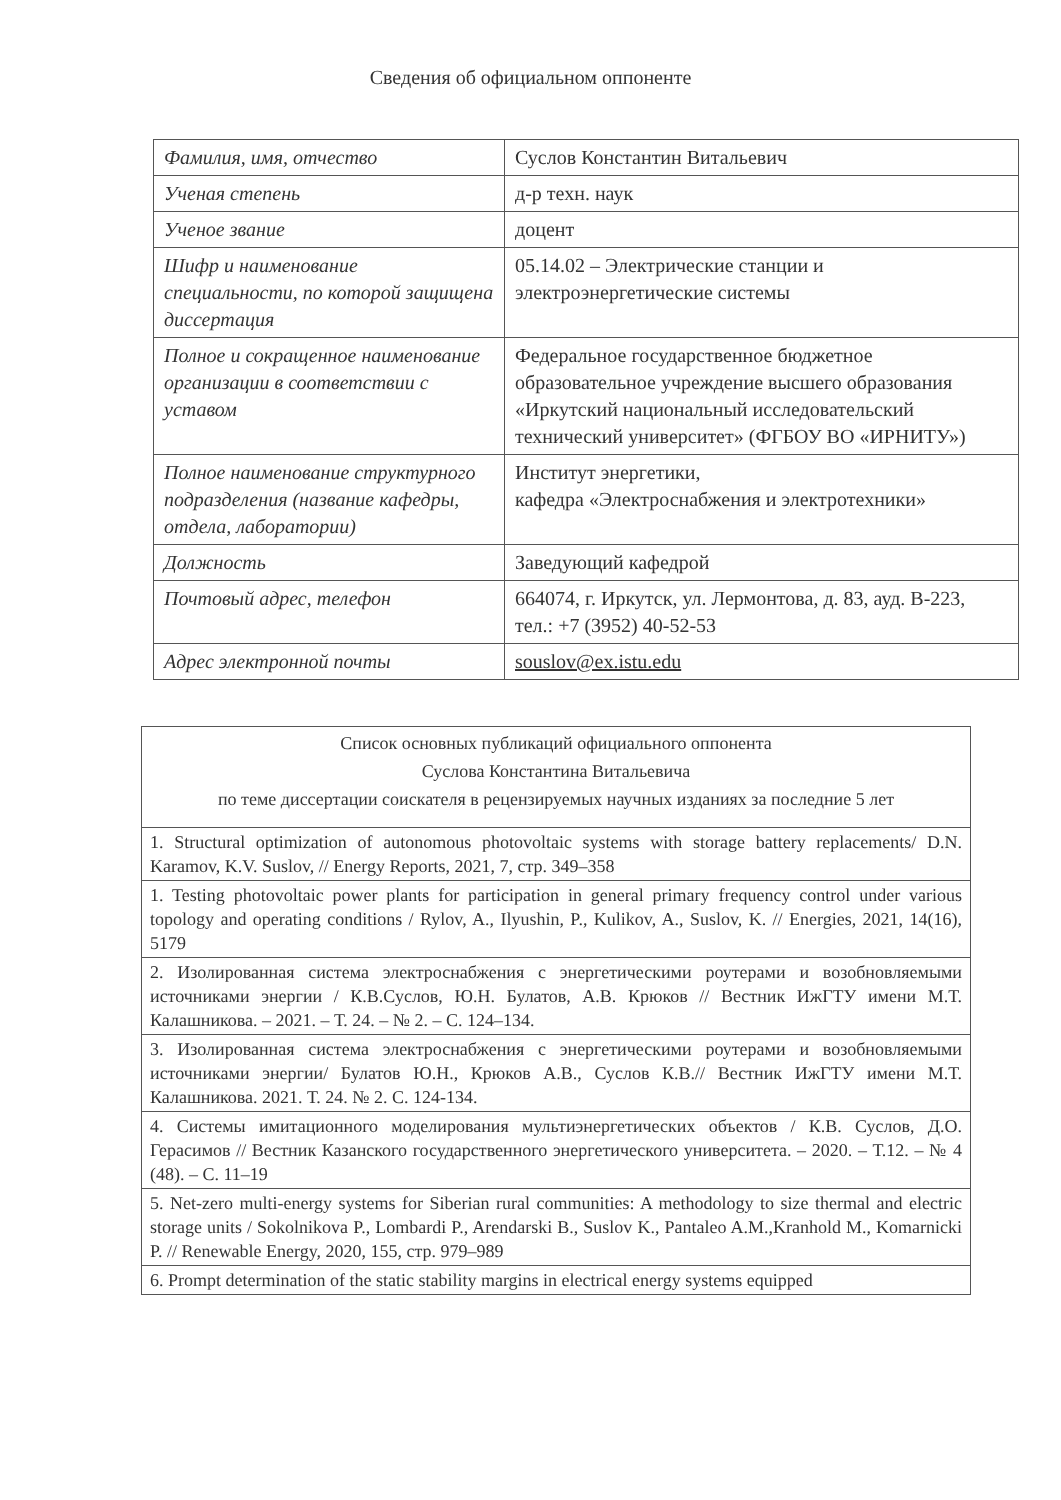Сведения об официальном оппоненте
| Фамилия, имя, отчество | Суслов Константин Витальевич |
| Ученая степень | д-р техн. наук |
| Ученое звание | доцент |
| Шифр и наименование специальности, по которой защищена диссертация | 05.14.02 – Электрические станции и электроэнергетические системы |
| Полное и сокращенное наименование организации в соответствии с уставом | Федеральное государственное бюджетное образовательное учреждение высшего образования «Иркутский национальный исследовательский технический университет» (ФГБОУ ВО «ИРНИТУ») |
| Полное наименование структурного подразделения (название кафедры, отдела, лаборатории) | Институт энергетики, кафедра «Электроснабжения и электротехники» |
| Должность | Заведующий кафедрой |
| Почтовый адрес, телефон | 664074, г. Иркутск, ул. Лермонтова, д. 83, ауд. В-223, тел.: +7 (3952) 40-52-53 |
| Адрес электронной почты | souslov@ex.istu.edu |
| Список основных публикаций официального оппонента Суслова Константина Витальевича по теме диссертации соискателя в рецензируемых научных изданиях за последние 5 лет |
| 1. Structural optimization of autonomous photovoltaic systems with storage battery replacements/ D.N. Karamov, K.V. Suslov, // Energy Reports, 2021, 7, стр. 349–358 |
| 1. Testing photovoltaic power plants for participation in general primary frequency control under various topology and operating conditions / Rylov, A., Ilyushin, P., Kulikov, A., Suslov, K. // Energies, 2021, 14(16), 5179 |
| 2. Изолированная система электроснабжения с энергетическими роутерами и возобновляемыми источниками энергии / К.В.Суслов, Ю.Н. Булатов, А.В. Крюков // Вестник ИжГТУ имени М.Т. Калашникова. – 2021. – Т. 24. – № 2. – С. 124–134. |
| 3. Изолированная система электроснабжения с энергетическими роутерами и возобновляемыми источниками энергии/ Булатов Ю.Н., Крюков А.В., Суслов К.В.// Вестник ИжГТУ имени М.Т. Калашникова. 2021. Т. 24. № 2. С. 124-134. |
| 4. Системы имитационного моделирования мультиэнергетических объектов / К.В. Суслов, Д.О. Герасимов // Вестник Казанского государственного энергетического университета. – 2020. – Т.12. – № 4 (48). – С. 11–19 |
| 5. Net-zero multi-energy systems for Siberian rural communities: A methodology to size thermal and electric storage units / Sokolnikova P., Lombardi P., Arendarski B., Suslov K., Pantaleo A.M.,Kranhold M., Komarnicki P. // Renewable Energy, 2020, 155, стр. 979–989 |
| 6. Prompt determination of the static stability margins in electrical energy systems equipped |